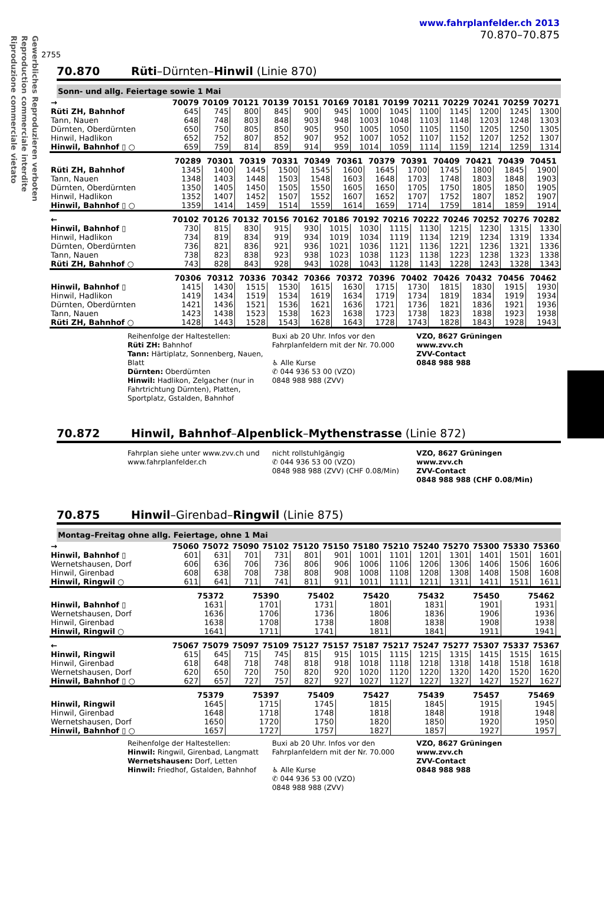Gewerbliches Reproduzieren verboten
Reproduction commerciale interdite
Riproduzione commerciale vietato
2755
www.fahrplanfelder.ch 2013
70.870–70.875
70.870 Rüti–Dürnten–Hinwil (Linie 870)
Sonn- und allg. Feiertage sowie 1 Mai
| → | 70079 | 70109 | 70121 | 70139 | 70151 | 70169 | 70181 | 70199 | 70211 | 70229 | 70241 | 70259 | 70271 |
| --- | --- | --- | --- | --- | --- | --- | --- | --- | --- | --- | --- | --- | --- |
| Rüti ZH, Bahnhof | 645 | 745 | 800 | 845 | 900 | 945 | 1000 | 1045 | 1100 | 1145 | 1200 | 1245 | 1300 |
| Tann, Nauen | 648 | 748 | 803 | 848 | 903 | 948 | 1003 | 1048 | 1103 | 1148 | 1203 | 1248 | 1303 |
| Dürnten, Oberdürnten | 650 | 750 | 805 | 850 | 905 | 950 | 1005 | 1050 | 1105 | 1150 | 1205 | 1250 | 1305 |
| Hinwil, Hadlikon | 652 | 752 | 807 | 852 | 907 | 952 | 1007 | 1052 | 1107 | 1152 | 1207 | 1252 | 1307 |
| Hinwil, Bahnhof ▯ ○ | 659 | 759 | 814 | 859 | 914 | 959 | 1014 | 1059 | 1114 | 1159 | 1214 | 1259 | 1314 |
| | 70289 | 70301 | 70319 | 70331 | 70349 | 70361 | 70379 | 70391 | 70409 | 70421 | 70439 | 70451 | |
| --- | --- | --- | --- | --- | --- | --- | --- | --- | --- | --- | --- | --- | --- |
| Rüti ZH, Bahnhof | 1345 | 1400 | 1445 | 1500 | 1545 | 1600 | 1645 | 1700 | 1745 | 1800 | 1845 | 1900 | |
| Tann, Nauen | 1348 | 1403 | 1448 | 1503 | 1548 | 1603 | 1648 | 1703 | 1748 | 1803 | 1848 | 1903 | |
| Dürnten, Oberdürnten | 1350 | 1405 | 1450 | 1505 | 1550 | 1605 | 1650 | 1705 | 1750 | 1805 | 1850 | 1905 | |
| Hinwil, Hadlikon | 1352 | 1407 | 1452 | 1507 | 1552 | 1607 | 1652 | 1707 | 1752 | 1807 | 1852 | 1907 | |
| Hinwil, Bahnhof ▯ ○ | 1359 | 1414 | 1459 | 1514 | 1559 | 1614 | 1659 | 1714 | 1759 | 1814 | 1859 | 1914 | |
| ← | 70102 | 70126 | 70132 | 70156 | 70162 | 70186 | 70192 | 70216 | 70222 | 70246 | 70252 | 70276 | 70282 |
| --- | --- | --- | --- | --- | --- | --- | --- | --- | --- | --- | --- | --- | --- |
| Hinwil, Bahnhof ▯ | 730 | 815 | 830 | 915 | 930 | 1015 | 1030 | 1115 | 1130 | 1215 | 1230 | 1315 | 1330 |
| Hinwil, Hadlikon | 734 | 819 | 834 | 919 | 934 | 1019 | 1034 | 1119 | 1134 | 1219 | 1234 | 1319 | 1334 |
| Dürnten, Oberdürnten | 736 | 821 | 836 | 921 | 936 | 1021 | 1036 | 1121 | 1136 | 1221 | 1236 | 1321 | 1336 |
| Tann, Nauen | 738 | 823 | 838 | 923 | 938 | 1023 | 1038 | 1123 | 1138 | 1223 | 1238 | 1323 | 1338 |
| Rüti ZH, Bahnhof ○ | 743 | 828 | 843 | 928 | 943 | 1028 | 1043 | 1128 | 1143 | 1228 | 1243 | 1328 | 1343 |
| | 70306 | 70312 | 70336 | 70342 | 70366 | 70372 | 70396 | 70402 | 70426 | 70432 | 70456 | 70462 | |
| --- | --- | --- | --- | --- | --- | --- | --- | --- | --- | --- | --- | --- | --- |
| Hinwil, Bahnhof ▯ | 1415 | 1430 | 1515 | 1530 | 1615 | 1630 | 1715 | 1730 | 1815 | 1830 | 1915 | 1930 | |
| Hinwil, Hadlikon | 1419 | 1434 | 1519 | 1534 | 1619 | 1634 | 1719 | 1734 | 1819 | 1834 | 1919 | 1934 | |
| Dürnten, Oberdürnten | 1421 | 1436 | 1521 | 1536 | 1621 | 1636 | 1721 | 1736 | 1821 | 1836 | 1921 | 1936 | |
| Tann, Nauen | 1423 | 1438 | 1523 | 1538 | 1623 | 1638 | 1723 | 1738 | 1823 | 1838 | 1923 | 1938 | |
| Rüti ZH, Bahnhof ○ | 1428 | 1443 | 1528 | 1543 | 1628 | 1643 | 1728 | 1743 | 1828 | 1843 | 1928 | 1943 | |
Reihenfolge der Haltestellen:
Rüti ZH: Bahnhof
Tann: Härtiplatz, Sonnenberg, Nauen, Blatt
Dürnten: Oberdürnten
Hinwil: Hadlikon, Zelgacher (nur in Fahrtrichtung Dürnten), Platten, Sportplatz, Gstalden, Bahnhof
Buxi ab 20 Uhr. Infos vor den Fahrplanfeldern mit der Nr. 70.000
♿ Alle Kurse
✆ 044 936 53 00 (VZO)
0848 988 988 (ZVV)
VZO, 8627 Grüningen
www.zvv.ch
ZVV-Contact
0848 988 988
70.872 Hinwil, Bahnhof–Alpenblick–Mythenstrasse (Linie 872)
Fahrplan siehe unter www.zvv.ch und www.fahrplanfelder.ch
nicht rollstuhlgängig
✆ 044 936 53 00 (VZO)
0848 988 988 (ZVV) (CHF 0.08/Min)
VZO, 8627 Grüningen
www.zvv.ch
ZVV-Contact
0848 988 988 (CHF 0.08/Min)
70.875 Hinwil–Girenbad–Ringwil (Linie 875)
Montag–Freitag ohne allg. Feiertage, ohne 1 Mai
| → | 75060 | 75072 | 75090 | 75102 | 75120 | 75150 | 75180 | 75210 | 75240 | 75270 | 75300 | 75330 | 75360 |
| --- | --- | --- | --- | --- | --- | --- | --- | --- | --- | --- | --- | --- | --- |
| Hinwil, Bahnhof ▯ | 601 | 631 | 701 | 731 | 801 | 901 | 1001 | 1101 | 1201 | 1301 | 1401 | 1501 | 1601 |
| Wernetshausen, Dorf | 606 | 636 | 706 | 736 | 806 | 906 | 1006 | 1106 | 1206 | 1306 | 1406 | 1506 | 1606 |
| Hinwil, Girenbad | 608 | 638 | 708 | 738 | 808 | 908 | 1008 | 1108 | 1208 | 1308 | 1408 | 1508 | 1608 |
| Hinwil, Ringwil ○ | 611 | 641 | 711 | 741 | 811 | 911 | 1011 | 1111 | 1211 | 1311 | 1411 | 1511 | 1611 |
| | 75372 | 75390 | 75402 | 75420 | 75432 | 75450 | 75462 | |
| --- | --- | --- | --- | --- | --- | --- | --- | --- |
| Hinwil, Bahnhof ▯ | 1631 | 1701 | 1731 | 1801 | 1831 | 1901 | 1931 | |
| Wernetshausen, Dorf | 1636 | 1706 | 1736 | 1806 | 1836 | 1906 | 1936 | |
| Hinwil, Girenbad | 1638 | 1708 | 1738 | 1808 | 1838 | 1908 | 1938 | |
| Hinwil, Ringwil ○ | 1641 | 1711 | 1741 | 1811 | 1841 | 1911 | 1941 | |
| ← | 75067 | 75079 | 75097 | 75109 | 75127 | 75157 | 75187 | 75217 | 75247 | 75277 | 75307 | 75337 | 75367 |
| --- | --- | --- | --- | --- | --- | --- | --- | --- | --- | --- | --- | --- | --- |
| Hinwil, Ringwil | 615 | 645 | 715 | 745 | 815 | 915 | 1015 | 1115 | 1215 | 1315 | 1415 | 1515 | 1615 |
| Hinwil, Girenbad | 618 | 648 | 718 | 748 | 818 | 918 | 1018 | 1118 | 1218 | 1318 | 1418 | 1518 | 1618 |
| Wernetshausen, Dorf | 620 | 650 | 720 | 750 | 820 | 920 | 1020 | 1120 | 1220 | 1320 | 1420 | 1520 | 1620 |
| Hinwil, Bahnhof ▯ ○ | 627 | 657 | 727 | 757 | 827 | 927 | 1027 | 1127 | 1227 | 1327 | 1427 | 1527 | 1627 |
| | 75379 | 75397 | 75409 | 75427 | 75439 | 75457 | 75469 | |
| --- | --- | --- | --- | --- | --- | --- | --- | --- |
| Hinwil, Ringwil | 1645 | 1715 | 1745 | 1815 | 1845 | 1915 | 1945 | |
| Hinwil, Girenbad | 1648 | 1718 | 1748 | 1818 | 1848 | 1918 | 1948 | |
| Wernetshausen, Dorf | 1650 | 1720 | 1750 | 1820 | 1850 | 1920 | 1950 | |
| Hinwil, Bahnhof ▯ ○ | 1657 | 1727 | 1757 | 1827 | 1857 | 1927 | 1957 | |
Reihenfolge der Haltestellen:
Hinwil: Ringwil, Girenbad, Langmatt
Wernetshausen: Dorf, Letten
Hinwil: Friedhof, Gstalden, Bahnhof
Buxi ab 20 Uhr. Infos vor den Fahrplanfeldern mit der Nr. 70.000
♿ Alle Kurse
✆ 044 936 53 00 (VZO)
0848 988 988 (ZVV)
VZO, 8627 Grüningen
www.zvv.ch
ZVV-Contact
0848 988 988